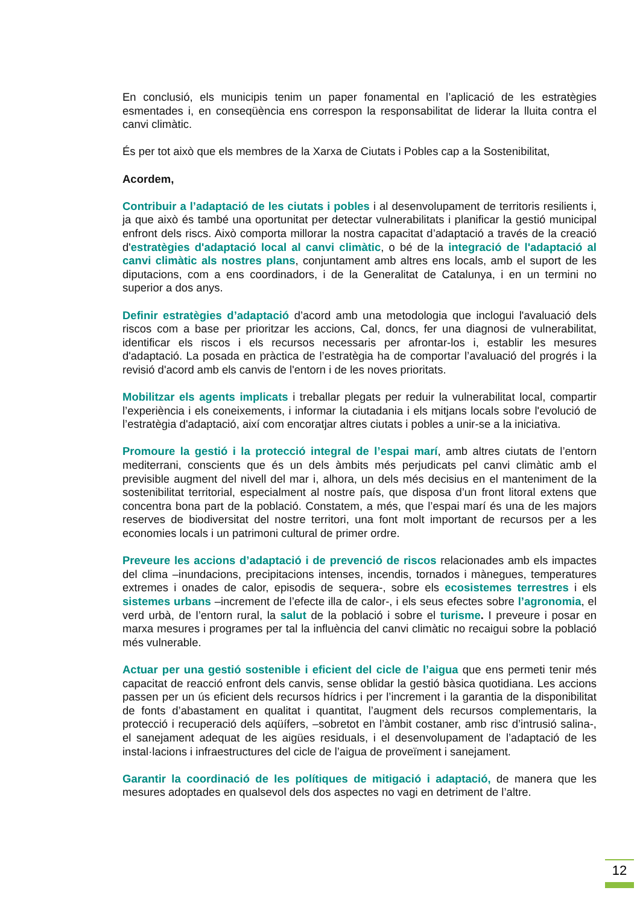En conclusió, els municipis tenim un paper fonamental en l’aplicació de les estratègies esmentades i, en conseqüència ens correspon la responsabilitat de liderar la lluita contra el canvi climàtic.
És per tot això que els membres de la Xarxa de Ciutats i Pobles cap a la Sostenibilitat,
Acordem,
Contribuir a l’adaptació de les ciutats i pobles i al desenvolupament de territoris resilients i, ja que això és també una oportunitat per detectar vulnerabilitats i planificar la gestió municipal enfront dels riscs. Això comporta millorar la nostra capacitat d’adaptació a través de la creació d'estratègies d'adaptació local al canvi climàtic, o bé de la integració de l'adaptació al canvi climàtic als nostres plans, conjuntament amb altres ens locals, amb el suport de les diputacions, com a ens coordinadors, i de la Generalitat de Catalunya, i en un termini no superior a dos anys.
Definir estratègies d’adaptació d’acord amb una metodologia que inclogui l'avaluació dels riscos com a base per prioritzar les accions, Cal, doncs, fer una diagnosi de vulnerabilitat, identificar els riscos i els recursos necessaris per afrontar-los i, establir les mesures d'adaptació. La posada en pràctica de l’estratègia ha de comportar l’avaluació del progrés i la revisió d'acord amb els canvis de l'entorn i de les noves prioritats.
Mobilitzar els agents implicats i treballar plegats per reduir la vulnerabilitat local, compartir l’experiència i els coneixements, i informar la ciutadania i els mitjans locals sobre l'evolució de l’estratègia d'adaptació, així com encoratjar altres ciutats i pobles a unir-se a la iniciativa.
Promoure la gestió i la protecció integral de l’espai marí, amb altres ciutats de l’entorn mediterrani, conscients que és un dels àmbits més perjudicats pel canvi climàtic amb el previsible augment del nivell del mar i, alhora, un dels més decisius en el manteniment de la sostenibilitat territorial, especialment al nostre país, que disposa d’un front litoral extens que concentra bona part de la població. Constatem, a més, que l’espai marí és una de les majors reserves de biodiversitat del nostre territori, una font molt important de recursos per a les economies locals i un patrimoni cultural de primer ordre.
Preveure les accions d’adaptació i de prevenció de riscos relacionades amb els impactes del clima –inundacions, precipitacions intenses, incendis, tornados i mànegues, temperatures extremes i onades de calor, episodis de sequera-, sobre els ecosistemes terrestres i els sistemes urbans –increment de l’efecte illa de calor-, i els seus efectes sobre l’agronomia, el verd urbà, de l’entorn rural, la salut de la població i sobre el turisme. I preveure i posar en marxa mesures i programes per tal la influència del canvi climàtic no recaigui sobre la població més vulnerable.
Actuar per una gestió sostenible i eficient del cicle de l’aigua que ens permeti tenir més capacitat de reacció enfront dels canvis, sense oblidar la gestió bàsica quotidiana. Les accions passen per un ús eficient dels recursos hídrics i per l’increment i la garantia de la disponibilitat de fonts d’abastament en qualitat i quantitat, l’augment dels recursos complementaris, la protecció i recuperació dels aqüífers, –sobretot en l’àmbit costaner, amb risc d’intrusió salina-, el sanejament adequat de les aigües residuals, i el desenvolupament de l’adaptació de les instal·lacions i infraestructures del cicle de l’aigua de proveïment i sanejament.
Garantir la coordinació de les polítiques de mitigació i adaptació, de manera que les mesures adoptades en qualsevol dels dos aspectes no vagi en detriment de l’altre.
12